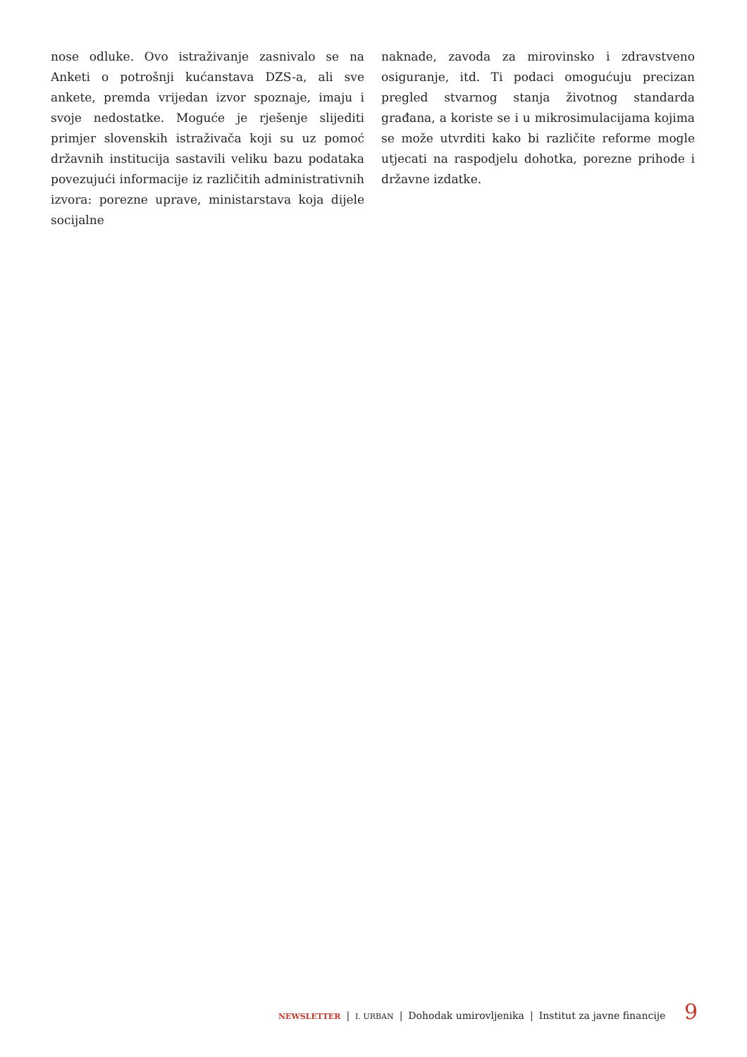nose odluke. Ovo istraživanje zasnivalo se na Anketi o potrošnji kućanstava DZS-a, ali sve ankete, premda vrijedan izvor spoznaje, imaju i svoje nedostatke. Moguće je rješenje slijediti primjer slovenskih istraživača koji su uz pomoć državnih institucija sastavili veliku bazu podataka povezujući informacije iz različitih administrativnih izvora: porezne uprave, ministarstava koja dijele socijalne
naknade, zavoda za mirovinsko i zdravstveno osiguranje, itd. Ti podaci omogućuju precizan pregled stvarnog stanja životnog standarda građana, a koriste se i u mikrosimulacijama kojima se može utvrditi kako bi različite reforme mogle utjecati na raspodjelu dohotka, porezne prihode i državne izdatke.
NEWSLETTER | I. URBAN | Dohodak umirovljenika | Institut za javne financije 9